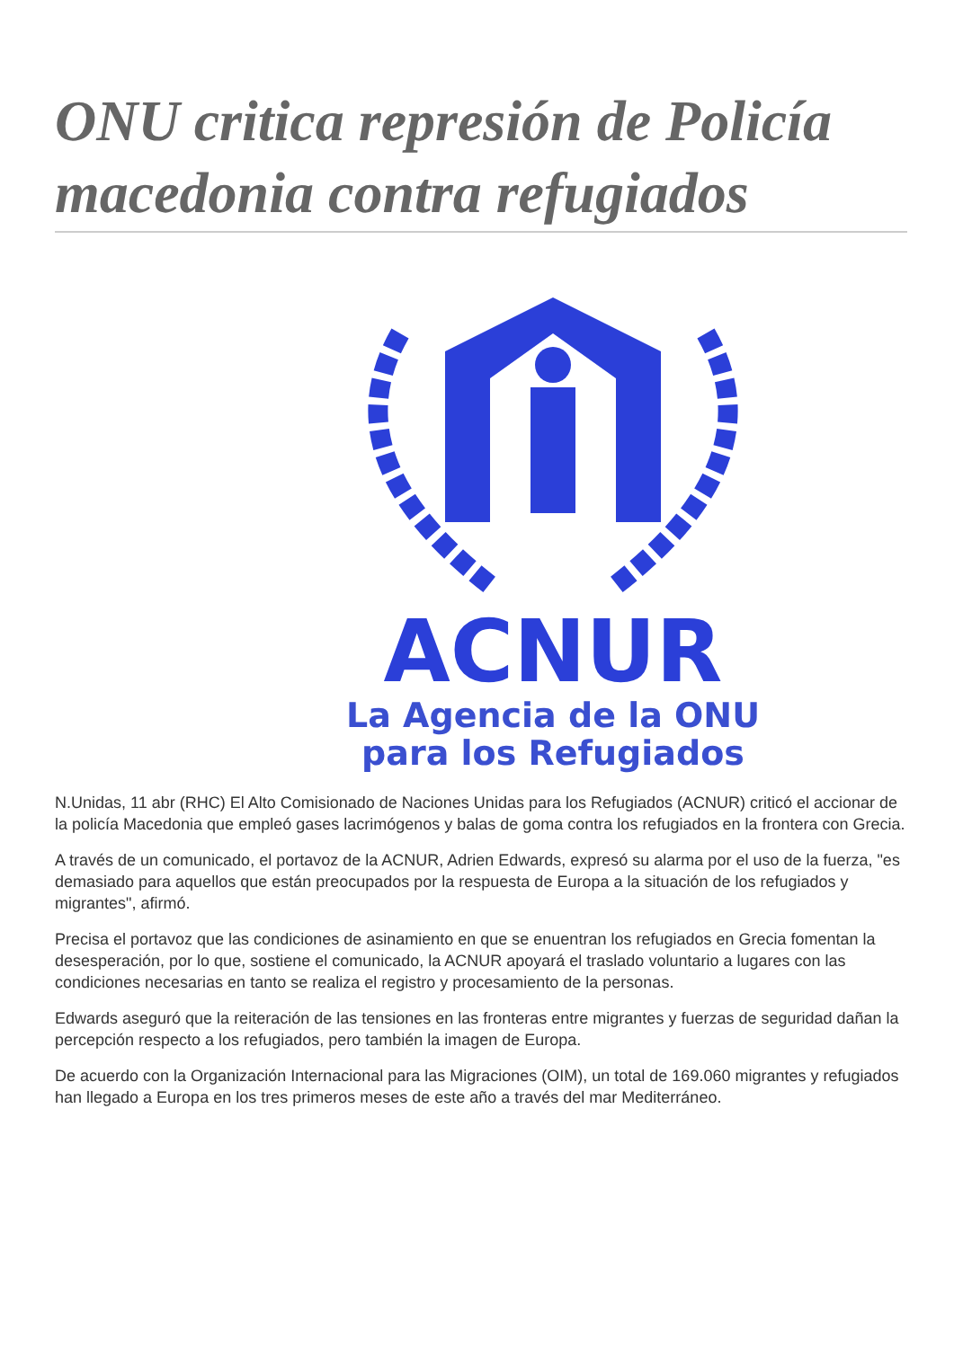ONU critica represión de Policía macedonia contra refugiados
ACNUR
La Agencia de la ONU
para los Refugiados
N.Unidas, 11 abr (RHC) El Alto Comisionado de Naciones Unidas para los Refugiados (ACNUR) criticó el accionar de la policía Macedonia que empleó gases lacrimógenos y balas de goma contra los refugiados en la frontera con Grecia.
A través de un comunicado, el portavoz de la ACNUR, Adrien Edwards, expresó su alarma por el uso de la fuerza, "es demasiado para aquellos que están preocupados por la respuesta de Europa a la situación de los refugiados y migrantes", afirmó.
Precisa el portavoz que las condiciones de asinamiento en que se enuentran los refugiados en Grecia fomentan la desesperación, por lo que, sostiene el comunicado, la ACNUR apoyará el traslado voluntario a lugares con las condiciones necesarias en tanto se realiza el registro y procesamiento de la personas.
Edwards aseguró que la reiteración de las tensiones en las fronteras entre migrantes y fuerzas de seguridad dañan la percepción respecto a los refugiados, pero también la imagen de Europa.
De acuerdo con la Organización Internacional para las Migraciones (OIM), un total de 169.060 migrantes y refugiados han llegado a Europa en los tres primeros meses de este año a través del mar Mediterráneo.